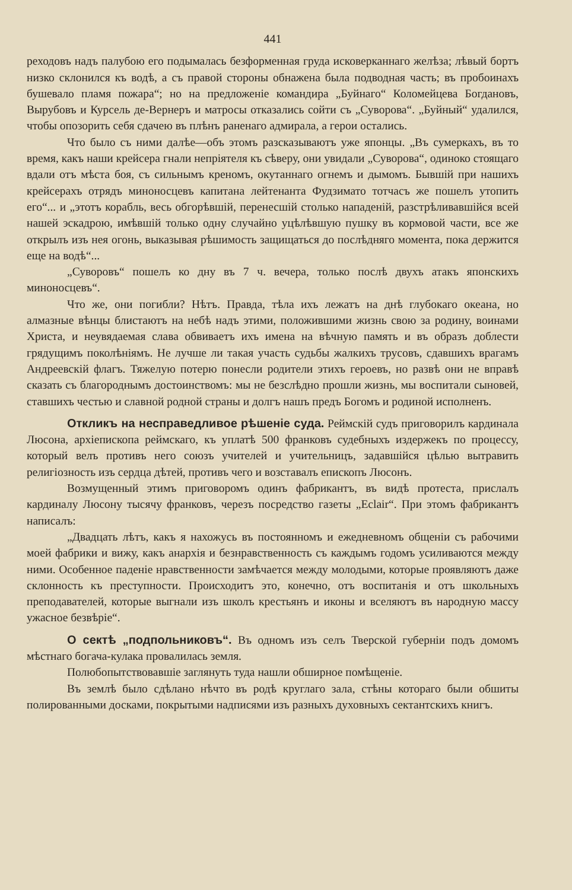441
реходовъ надъ палубою его подымалась безформенная груда исковерканнаго желѣза; лѣвый бортъ низко склонился къ водѣ, а съ правой стороны обнажена была подводная часть; въ пробоинахъ бушевало пламя пожара“; но на предложеніе командира „Буйнаго“ Коломейцева Богдановъ, Вырубовъ и Курсель де-Вернеръ и матросы отказались сойти съ „Суворова“. „Буйный“ удалился, чтобы опозорить себя сдачею въ плѣнъ раненаго адмирала, а герои остались.
Что было съ ними далѣе—объ этомъ разсказываютъ уже японцы. „Въ сумеркахъ, въ то время, какъ наши крейсера гнали непріятеля къ сѣверу, они увидали „Суворова“, одиноко стоящаго вдали отъ мѣста боя, съ сильнымъ креномъ, окутаннаго огнемъ и дымомъ. Бывшій при нашихъ крейсерахъ отрядъ миноносцевъ капитана лейтенанта Фудзимато тотчасъ же пошелъ утопить его“... и „этотъ корабль, весь обгорѣвшій, перенесшій столько нападеній, разстрѣливавшійся всей нашей эскадрою, имѣвшій только одну случайно уцѣлѣвшую пушку въ кормовой части, все же открылъ изъ нея огонь, выказывая рѣшимость защищаться до послѣдняго момента, пока держится еще на водѣ“...
„Суворовъ“ пошелъ ко дну въ 7 ч. вечера, только послѣ двухъ атакъ японскихъ миноносцевъ“.
Что же, они погибли? Нѣтъ. Правда, тѣла ихъ лежатъ на днѣ глубокаго океана, но алмазные вѣнцы блистаютъ на небѣ надъ этими, положившими жизнь свою за родину, воинами Христа, и неувядаемая слава обвиваетъ ихъ имена на вѣчную память и въ образъ доблести грядущимъ поколѣніямъ. Не лучше ли такая участь судьбы жалкихъ трусовъ, сдавшихъ врагамъ Андреевскій флагъ. Тяжелую потерю понесли родители этихъ героевъ, но развѣ они не вправѣ сказать съ благороднымъ достоинствомъ: мы не безслѣдно прошли жизнь, мы воспитали сыновей, ставшихъ честью и славной родной страны и долгъ нашъ предъ Богомъ и родиной исполненъ.
Откликъ на несправедливое рѣшеніе суда. Реймскій судъ приговорилъ кардинала Люсона, архіепископа реймскаго, къ уплатѣ 500 франковъ судебныхъ издержекъ по процессу, который велъ противъ него союзъ учителей и учительницъ, задавшійся цѣлью вытравить религіозность изъ сердца дѣтей, противъ чего и возставалъ епископъ Люсонъ.
Возмущенный этимъ приговоромъ одинъ фабрикантъ, въ видѣ протеста, прислалъ кардиналу Люсону тысячу франковъ, черезъ посредство газеты „Eclair“. При этомъ фабрикантъ написалъ:
„Двадцать лѣтъ, какъ я нахожусь въ постоянномъ и ежедневномъ общеніи съ рабочими моей фабрики и вижу, какъ анархія и безнравственность съ каждымъ годомъ усиливаются между ними. Особенное паденіе нравственности замѣчается между молодыми, которые проявляютъ даже склонность къ преступности. Происходитъ это, конечно, отъ воспитанія и отъ школьныхъ преподавателей, которые выгнали изъ школъ крестьянъ и иконы и вселяютъ въ народную массу ужасное безвѣріе“.
О сектѣ „подпольниковъ“. Въ одномъ изъ селъ Тверской губерніи подъ домомъ мѣстнаго богача-кулака провалилась земля.
Полюбопытствовавшіе заглянуть туда нашли обширное помѣщеніе.
Въ землѣ было сдѣлано нѣчто въ родѣ круглаго зала, стѣны котораго были обшиты полированными досками, покрытыми надписями изъ разныхъ духовныхъ сектантскихъ книгъ.